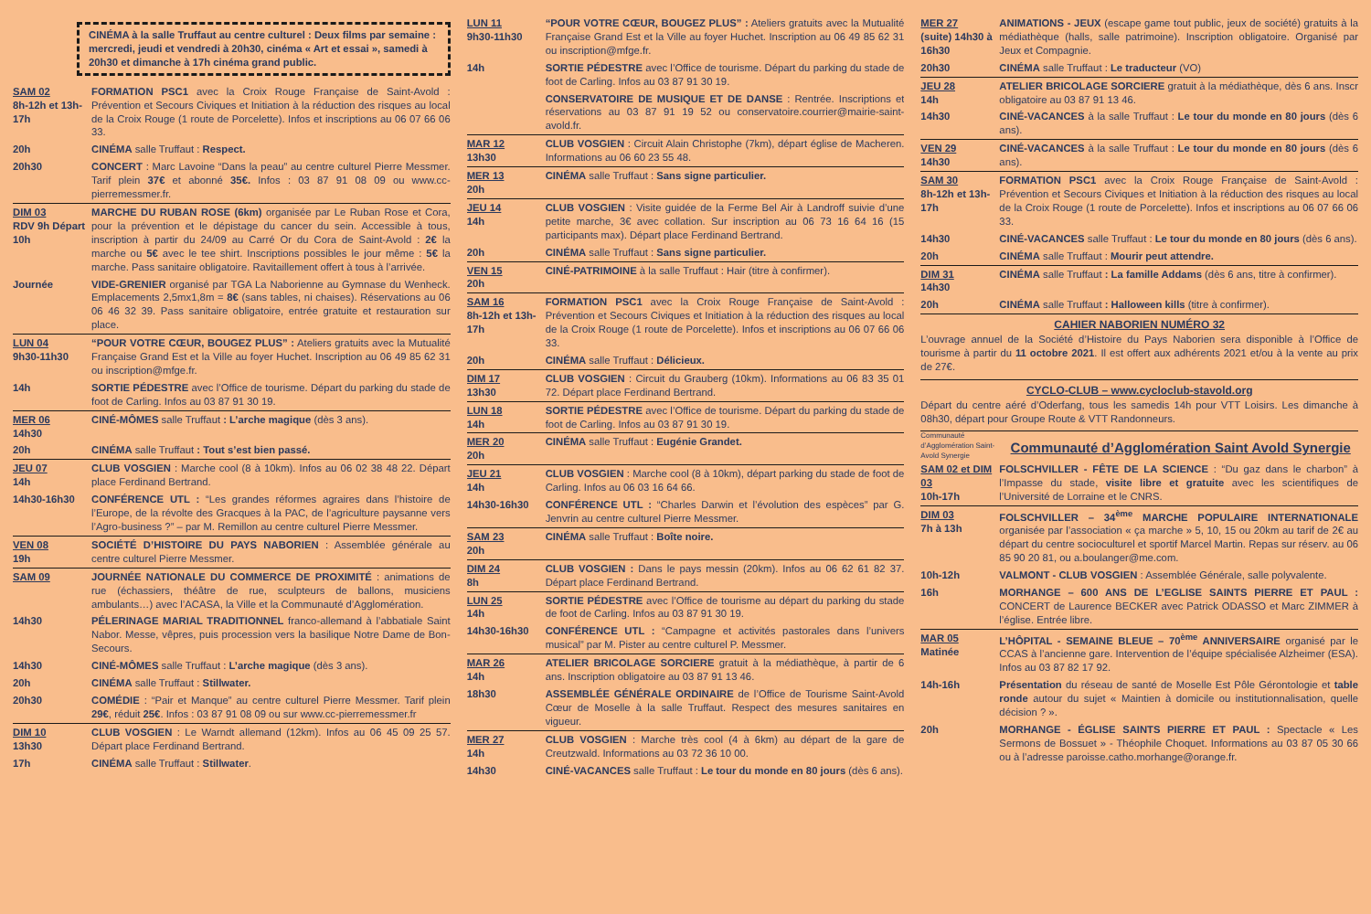CINÉMA à la salle Truffaut au centre culturel : Deux films par semaine : mercredi, jeudi et vendredi à 20h30, cinéma « Art et essai », samedi à 20h30 et dimanche à 17h cinéma grand public.
SAM 02
8h-12h et 13h-17h
FORMATION PSC1 avec la Croix Rouge Française de Saint-Avold : Prévention et Secours Civiques et Initiation à la réduction des risques au local de la Croix Rouge (1 route de Porcelette). Infos et inscriptions au 06 07 66 06 33.
20h CINÉMA salle Truffaut : Respect.
20h30 CONCERT : Marc Lavoine “Dans la peau” au centre culturel Pierre Messmer. Tarif plein 37€ et abonné 35€. Infos : 03 87 91 08 09 ou www.cc-pierremessmer.fr.
DIM 03
RDV 9h Départ 10h
MARCHE DU RUBAN ROSE (6km) organisée par Le Ruban Rose et Cora, pour la prévention et le dépistage du cancer du sein. Accessible à tous, inscription à partir du 24/09 au Carré Or du Cora de Saint-Avold : 2€ la marche ou 5€ avec le tee shirt. Inscriptions possibles le jour même : 5€ la marche. Pass sanitaire obligatoire. Ravitaillement offert à tous à l’arrivée.
Journée VIDE-GRENIER organisé par TGA La Naborienne au Gymnase du Wenheck. Emplacements 2,5mx1,8m = 8€ (sans tables, ni chaises). Réservations au 06 06 46 32 39. Pass sanitaire obligatoire, entrée gratuite et restauration sur place.
LUN 04
9h30-11h30
“POUR VOTRE CŒUR, BOUGEZ PLUS” : Ateliers gratuits avec la Mutualité Française Grand Est et la Ville au foyer Huchet. Inscription au 06 49 85 62 31 ou inscription@mfge.fr.
14h SORTIE PÉDESTRE avec l’Office de tourisme. Départ du parking du stade de foot de Carling. Infos au 03 87 91 30 19.
MER 06
14h30
CINÉ-MÔMES salle Truffaut : L’arche magique (dès 3 ans).
20h CINÉMA salle Truffaut : Tout s’est bien passé.
JEU 07
14h
CLUB VOSGIEN : Marche cool (8 à 10km). Infos au 06 02 38 48 22. Départ place Ferdinand Bertrand.
14h30-16h30 CONFÉRENCE UTL : “Les grandes réformes agraires dans l’histoire de l’Europe, de la révolte des Gracques à la PAC, de l’agriculture paysanne vers l’Agro-business ?” – par M. Remillon au centre culturel Pierre Messmer.
VEN 08
19h
SOCIÉTÉ D’HISTOIRE DU PAYS NABORIEN : Assemblée générale au centre culturel Pierre Messmer.
SAM 09 JOURNÉE NATIONALE DU COMMERCE DE PROXIMITÉ : animations de rue (échassiers, théâtre de rue, sculpteurs de ballons, musiciens ambulants…) avec l’ACASA, la Ville et la Communauté d’Agglomération.
14h30 PÉLERINAGE MARIAL TRADITIONNEL franco-allemand à l’abbatiale Saint Nabor. Messe, vêpres, puis procession vers la basilique Notre Dame de Bon-Secours.
14h30 CINÉ-MÔMES salle Truffaut : L’arche magique (dès 3 ans).
20h CINÉMA salle Truffaut : Stillwater.
20h30 COMÉDIE : “Pair et Manque” au centre culturel Pierre Messmer. Tarif plein 29€, réduit 25€. Infos : 03 87 91 08 09 ou sur www.cc-pierremessmer.fr
DIM 10
13h30
CLUB VOSGIEN : Le Warndt allemand (12km). Infos au 06 45 09 25 57. Départ place Ferdinand Bertrand.
17h CINÉMA salle Truffaut : Stillwater.
LUN 11
9h30-11h30
“POUR VOTRE CŒUR, BOUGEZ PLUS” : Ateliers gratuits avec la Mutualité Française Grand Est et la Ville au foyer Huchet. Inscription au 06 49 85 62 31 ou inscription@mfge.fr.
14h SORTIE PÉDESTRE avec l’Office de tourisme. Départ du parking du stade de foot de Carling. Infos au 03 87 91 30 19.
CONSERVATOIRE DE MUSIQUE ET DE DANSE : Rentrée. Inscriptions et réservations au 03 87 91 19 52 ou conservatoire.courrier@mairie-saint-avold.fr.
MAR 12
13h30
CLUB VOSGIEN : Circuit Alain Christophe (7km), départ église de Macheren. Informations au 06 60 23 55 48.
MER 13
20h
CINÉMA salle Truffaut : Sans signe particulier.
JEU 14
14h
CLUB VOSGIEN : Visite guidée de la Ferme Bel Air à Landroff suivie d’une petite marche, 3€ avec collation. Sur inscription au 06 73 16 64 16 (15 participants max). Départ place Ferdinand Bertrand.
20h CINÉMA salle Truffaut : Sans signe particulier.
VEN 15
20h
CINÉ-PATRIMOINE à la salle Truffaut : Hair (titre à confirmer).
SAM 16
8h-12h et 13h-17h
FORMATION PSC1 avec la Croix Rouge Française de Saint-Avold : Prévention et Secours Civiques et Initiation à la réduction des risques au local de la Croix Rouge (1 route de Porcelette). Infos et inscriptions au 06 07 66 06 33.
20h CINÉMA salle Truffaut : Délicieux.
DIM 17
13h30
CLUB VOSGIEN : Circuit du Grauberg (10km). Informations au 06 83 35 01 72. Départ place Ferdinand Bertrand.
LUN 18
14h
SORTIE PÉDESTRE avec l’Office de tourisme. Départ du parking du stade de foot de Carling. Infos au 03 87 91 30 19.
MER 20
20h
CINÉMA salle Truffaut : Eugénie Grandet.
JEU 21
14h
CLUB VOSGIEN : Marche cool (8 à 10km), départ parking du stade de foot de Carling. Infos au 06 03 16 64 66.
14h30-16h30 CONFÉRENCE UTL : “Charles Darwin et l’évolution des espèces” par G. Jenvrin au centre culturel Pierre Messmer.
SAM 23
20h
CINÉMA salle Truffaut : Boîte noire.
DIM 24
8h
CLUB VOSGIEN : Dans le pays messin (20km). Infos au 06 62 61 82 37. Départ place Ferdinand Bertrand.
LUN 25
14h
SORTIE PÉDESTRE avec l’Office de tourisme au départ du parking du stade de foot de Carling. Infos au 03 87 91 30 19.
14h30-16h30 CONFÉRENCE UTL : “Campagne et activités pastorales dans l’univers musical” par M. Pister au centre culturel P. Messmer.
MAR 26
14h
ATELIER BRICOLAGE SORCIERE gratuit à la médiathèque, à partir de 6 ans. Inscription obligatoire au 03 87 91 13 46.
18h30 ASSEMBLÉE GÉNÉRALE ORDINAIRE de l’Office de Tourisme Saint-Avold Cœur de Moselle à la salle Truffaut. Respect des mesures sanitaires en vigueur.
MER 27
14h
CLUB VOSGIEN : Marche très cool (4 à 6km) au départ de la gare de Creutzwald. Informations au 03 72 36 10 00.
14h30 CINÉ-VACANCES salle Truffaut : Le tour du monde en 80 jours (dès 6 ans).
MER 27
(suite) 14h30 à 16h30
ANIMATIONS - JEUX (escape game tout public, jeux de société) gratuits à la médiathèque (halls, salle patrimoine). Inscription obligatoire. Organisé par Jeux et Compagnie.
20h30 CINÉMA salle Truffaut : Le traducteur (VO)
JEU 28
14h
ATELIER BRICOLAGE SORCIERE gratuit à la médiathèque, dès 6 ans. Inscr obligatoire au 03 87 91 13 46.
14h30 CINÉ-VACANCES à la salle Truffaut : Le tour du monde en 80 jours (dès 6 ans).
VEN 29
14h30
CINÉ-VACANCES à la salle Truffaut : Le tour du monde en 80 jours (dès 6 ans).
SAM 30
8h-12h et 13h-17h
FORMATION PSC1 avec la Croix Rouge Française de Saint-Avold : Prévention et Secours Civiques et Initiation à la réduction des risques au local de la Croix Rouge (1 route de Porcelette). Infos et inscriptions au 06 07 66 06 33.
14h30 CINÉ-VACANCES salle Truffaut : Le tour du monde en 80 jours (dès 6 ans).
20h CINÉMA salle Truffaut : Mourir peut attendre.
DIM 31
14h30
CINÉMA salle Truffaut : La famille Addams (dès 6 ans, titre à confirmer).
20h CINÉMA salle Truffaut : Halloween kills (titre à confirmer).
CAHIER NABORIEN NUMÉRO 32
L’ouvrage annuel de la Société d’Histoire du Pays Naborien sera disponible à l’Office de tourisme à partir du 11 octobre 2021. Il est offert aux adhérents 2021 et/ou à la vente au prix de 27€.
CYCLO-CLUB – www.cycloclub-stavold.org
Départ du centre aéré d’Oderfang, tous les samedis 14h pour VTT Loisirs. Les dimanche à 08h30, départ pour Groupe Route & VTT Randonneurs.
Communauté d’Agglomération Saint-Avold Synergie
Communauté d’Agglomération Saint Avold Synergie
SAM 02 et DIM 03
10h-17h
FOLSCHVILLER - FÊTE DE LA SCIENCE : “Du gaz dans le charbon” à l’Impasse du stade, visite libre et gratuite avec les scientifiques de l’Université de Lorraine et le CNRS.
DIM 03
7h à 13h
FOLSCHVILLER – 34<sup>ème</sup> MARCHE POPULAIRE INTERNATIONALE organisée par l’association « ça marche » 5, 10, 15 ou 20km au tarif de 2€ au départ du centre socioculturel et sportif Marcel Martin. Repas sur réserv. au 06 85 90 20 81, ou a.boulanger@me.com.
10h-12h VALMONT - CLUB VOSGIEN : Assemblée Générale, salle polyvalente.
16h MORHANGE – 600 ANS DE L’EGLISE SAINTS PIERRE ET PAUL : CONCERT de Laurence BECKER avec Patrick ODASSO et Marc ZIMMER à l’église. Entrée libre.
MAR 05
Matinée
L’HÔPITAL - SEMAINE BLEUE – 70<sup>ème</sup> ANNIVERSAIRE organisé par le CCAS à l’ancienne gare. Intervention de l’équipe spécialisée Alzheimer (ESA). Infos au 03 87 82 17 92.
14h-16h Présentation du réseau de santé de Moselle Est Pôle Gérontologie et table ronde autour du sujet « Maintien à domicile ou institutionnalisation, quelle décision ? ».
20h MORHANGE - ÉGLISE SAINTS PIERRE ET PAUL : Spectacle « Les Sermons de Bossuet » - Théophile Choquet. Informations au 03 87 05 30 66 ou à l’adresse paroisse.catho.morhange@orange.fr.